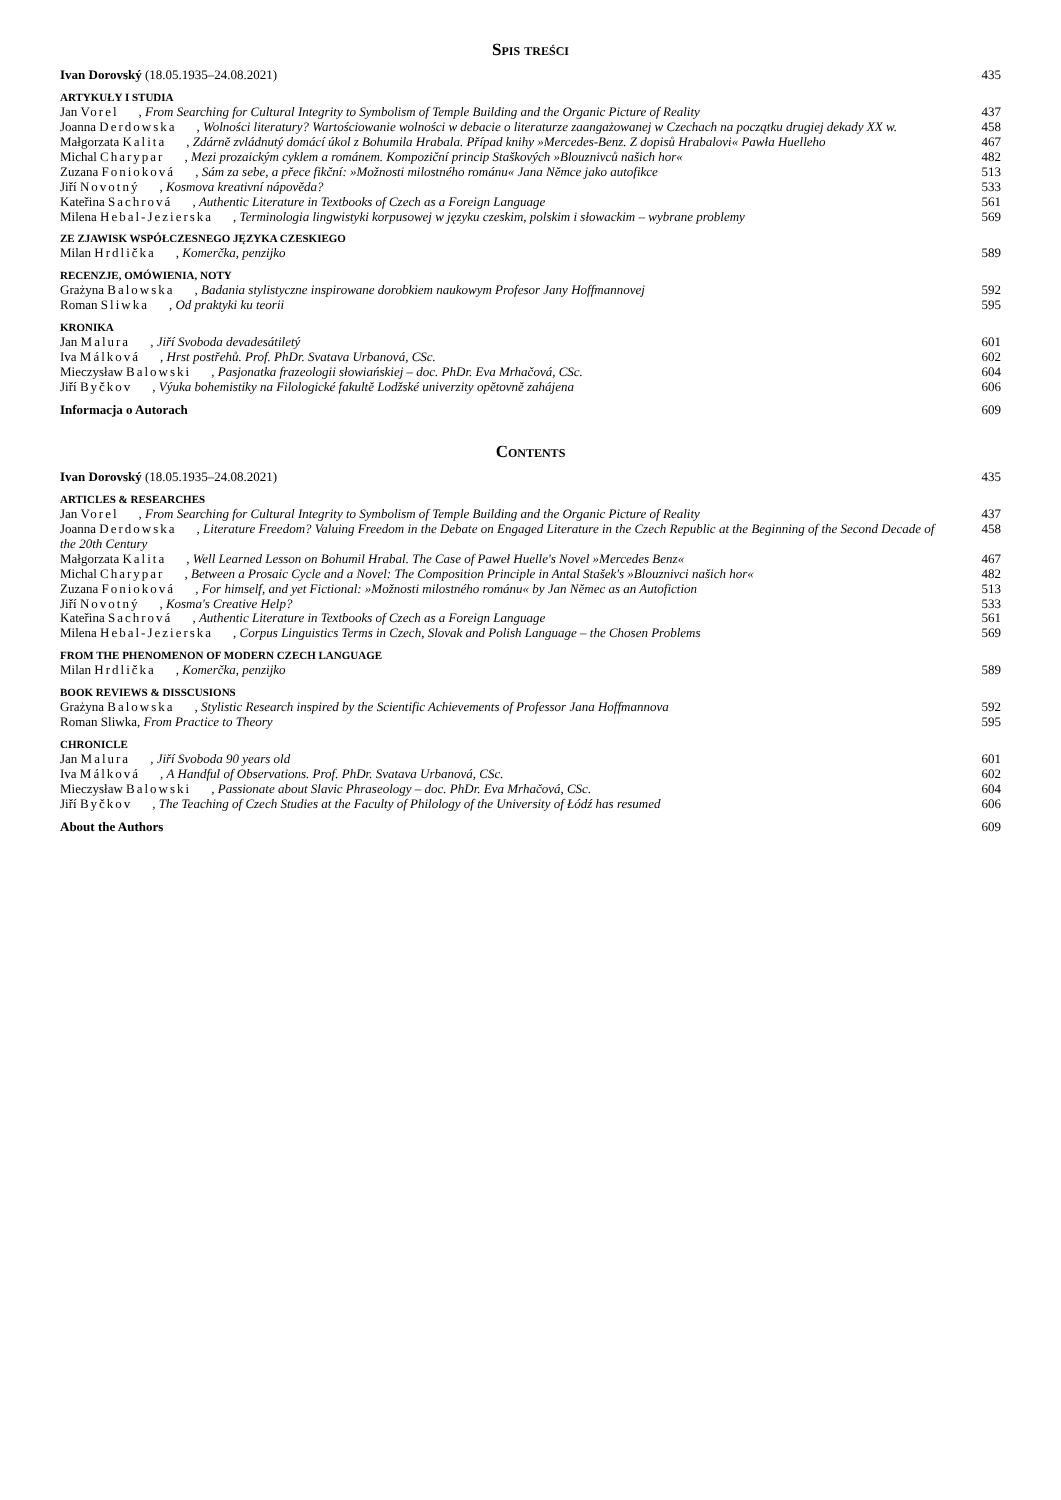Spis treści
Ivan Dorovský (18.05.1935–24.08.2021) 435
ARTYKUŁY I STUDIA
Jan Vorel, From Searching for Cultural Integrity to Symbolism of Temple Building and the Organic Picture of Reality 437
Joanna Derdowska, Wolności literatury? Wartościowanie wolności w debacie o literaturze zaangażowanej w Czechach na początku drugiej dekady XX w. 458
Małgorzata Kalita, Zdárně zvládnutý domácí úkol z Bohumila Hrabala. Případ knihy »Mercedes-Benz. Z dopisů Hrabalovi« Pawła Huelleho 467
Michal Charypar, Mezi prozaickým cyklem a románem. Kompoziční princip Staškových »Blouznivců našich hor« 482
Zuzana Fonioková, Sám za sebe, a přece fikční: »Možnosti milostného románu« Jana Němce jako autofikce 513
Jiří Novotný, Kosmova kreativní nápověda? 533
Kateřina Sachrová, Authentic Literature in Textbooks of Czech as a Foreign Language 561
Milena Hebal-Jezierska, Terminologia lingwistyki korpusowej w języku czeskim, polskim i słowackim – wybrane problemy 569
ZE ZJAWISK WSPÓŁCZESNEGO JĘZYKA CZESKIEGO
Milan Hrdlička, Komerčka, penzijko 589
RECENZJE, OMÓWIENIA, NOTY
Grażyna Balowska, Badania stylistyczne inspirowane dorobkiem naukowym Profesor Jany Hoffmannovej 592
Roman Sliwka, Od praktyki ku teorii 595
KRONIKA
Jan Malura, Jiří Svoboda devadesátiletý 601
Iva Málková, Hrst postřehů. Prof. PhDr. Svatava Urbanová, CSc. 602
Mieczysław Balowski, Pasjonatka frazeologii słowiańskiej – doc. PhDr. Eva Mrhačová, CSc. 604
Jiří Byčkov, Výuka bohemistiky na Filologické fakultě Lodžské univerzity opětovně zahájena 606
Informacja o Autorach 609
Contents
Ivan Dorovský (18.05.1935–24.08.2021) 435
ARTICLES & RESEARCHES
Jan Vorel, From Searching for Cultural Integrity to Symbolism of Temple Building and the Organic Picture of Reality 437
Joanna Derdowska, Literature Freedom? Valuing Freedom in the Debate on Engaged Literature in the Czech Republic at the Beginning of the Second Decade of the 20th Century 458
Małgorzata Kalita, Well Learned Lesson on Bohumil Hrabal. The Case of Paweł Huelle's Novel »Mercedes Benz« 467
Michal Charypar, Between a Prosaic Cycle and a Novel: The Composition Principle in Antal Stašek's »Blouznivci našich hor« 482
Zuzana Fonioková, For himself, and yet Fictional: »Možnosti milostného románu« by Jan Němec as an Autofiction 513
Jiří Novotný, Kosma's Creative Help? 533
Kateřina Sachrová, Authentic Literature in Textbooks of Czech as a Foreign Language 561
Milena Hebal-Jezierska, Corpus Linguistics Terms in Czech, Slovak and Polish Language – the Chosen Problems 569
FROM THE PHENOMENON OF MODERN CZECH LANGUAGE
Milan Hrdlička, Komerčka, penzijko 589
BOOK REVIEWS & DISSCUSIONS
Grażyna Balowska, Stylistic Research inspired by the Scientific Achievements of Professor Jana Hoffmannova 592
Roman Sliwka, From Practice to Theory 595
CHRONICLE
Jan Malura, Jiří Svoboda 90 years old 601
Iva Málková, A Handful of Observations. Prof. PhDr. Svatava Urbanová, CSc. 602
Mieczysław Balowski, Passionate about Slavic Phraseology – doc. PhDr. Eva Mrhačová, CSc. 604
Jiří Byčkov, The Teaching of Czech Studies at the Faculty of Philology of the University of Łódź has resumed 606
About the Authors 609